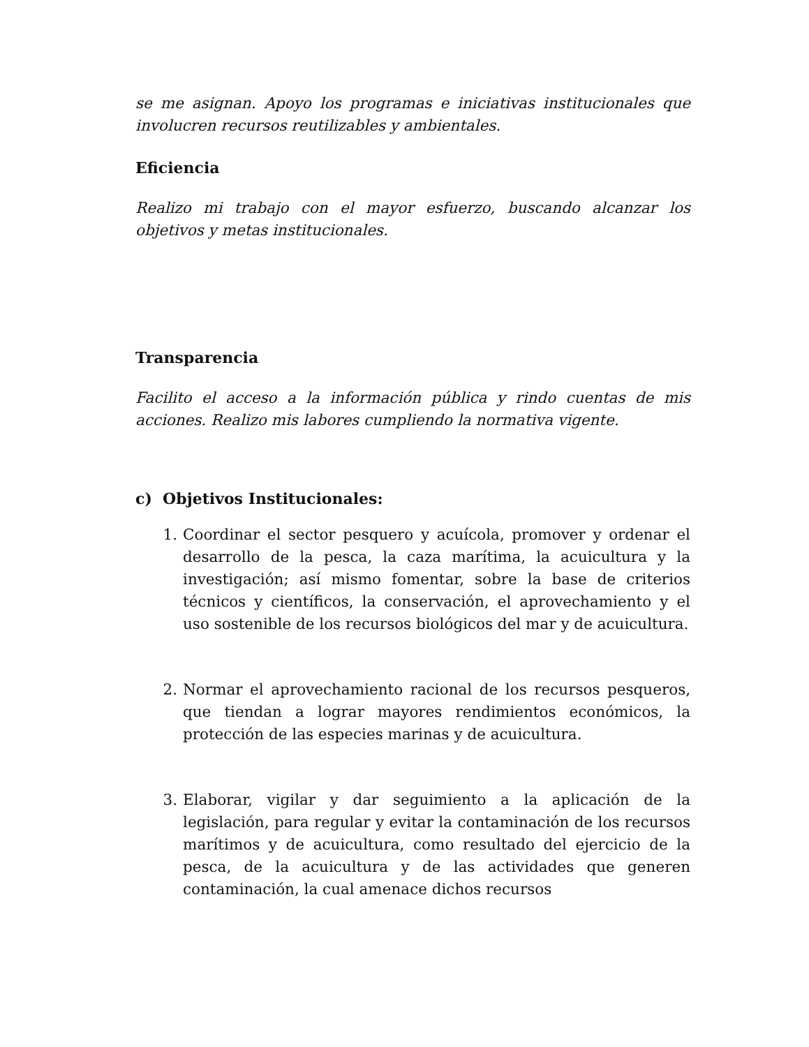se me asignan. Apoyo los programas e iniciativas institucionales que involucren recursos reutilizables y ambientales.
Eficiencia
Realizo mi trabajo con el mayor esfuerzo, buscando alcanzar los objetivos y metas institucionales.
Transparencia
Facilito el acceso a la información pública y rindo cuentas de mis acciones. Realizo mis labores cumpliendo la normativa vigente.
c) Objetivos Institucionales:
1. Coordinar el sector pesquero y acuícola, promover y ordenar el desarrollo de la pesca, la caza marítima, la acuicultura y la investigación; así mismo fomentar, sobre la base de criterios técnicos y científicos, la conservación, el aprovechamiento y el uso sostenible de los recursos biológicos del mar y de acuicultura.
2. Normar el aprovechamiento racional de los recursos pesqueros, que tiendan a lograr mayores rendimientos económicos, la protección de las especies marinas y de acuicultura.
3. Elaborar, vigilar y dar seguimiento a la aplicación de la legislación, para regular y evitar la contaminación de los recursos marítimos y de acuicultura, como resultado del ejercicio de la pesca, de la acuicultura y de las actividades que generen contaminación, la cual amenace dichos recursos